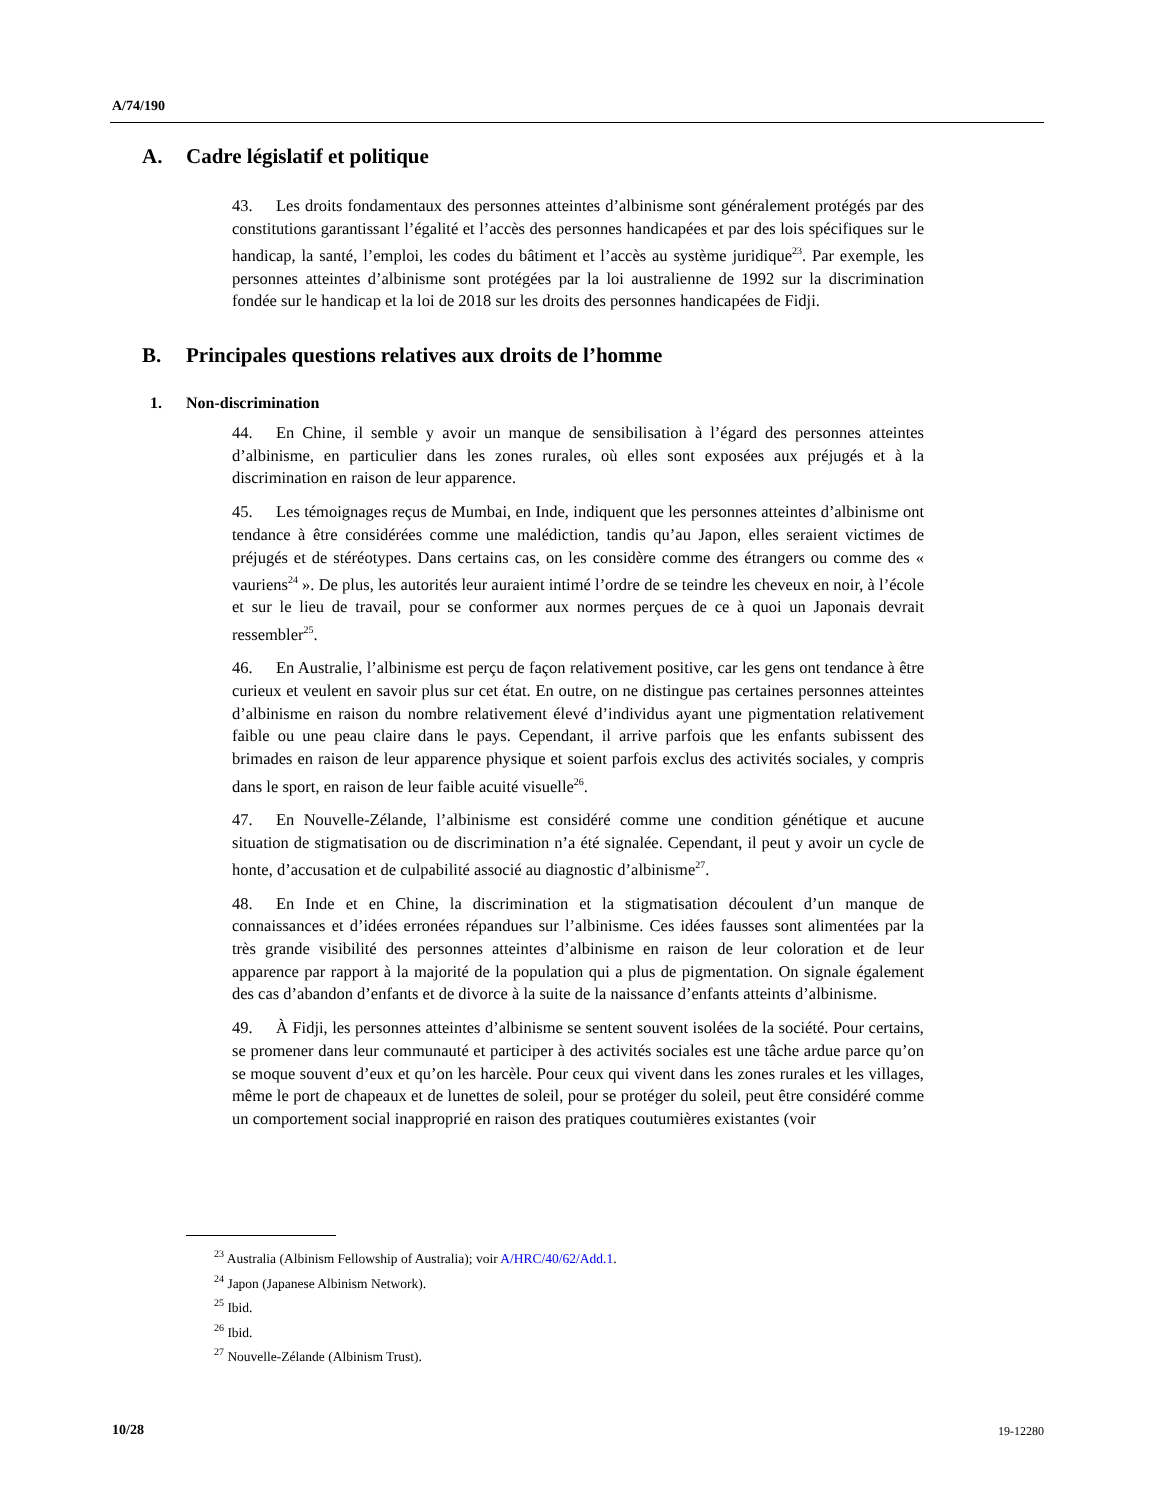A/74/190
A. Cadre législatif et politique
43. Les droits fondamentaux des personnes atteintes d’albinisme sont généralement protégés par des constitutions garantissant l’égalité et l’accès des personnes handicapées et par des lois spécifiques sur le handicap, la santé, l’emploi, les codes du bâtiment et l’accès au système juridique<sup>23</sup>. Par exemple, les personnes atteintes d’albinisme sont protégées par la loi australienne de 1992 sur la discrimination fondée sur le handicap et la loi de 2018 sur les droits des personnes handicapées de Fidji.
B. Principales questions relatives aux droits de l’homme
1. Non-discrimination
44. En Chine, il semble y avoir un manque de sensibilisation à l’égard des personnes atteintes d’albinisme, en particulier dans les zones rurales, où elles sont exposées aux préjugés et à la discrimination en raison de leur apparence.
45. Les témoignages reçus de Mumbai, en Inde, indiquent que les personnes atteintes d’albinisme ont tendance à être considérées comme une malédiction, tandis qu’au Japon, elles seraient victimes de préjugés et de stéréotypes. Dans certains cas, on les considère comme des étrangers ou comme des « vauriens<sup>24</sup> ». De plus, les autorités leur auraient intimé l’ordre de se teindre les cheveux en noir, à l’école et sur le lieu de travail, pour se conformer aux normes perçues de ce à quoi un Japonais devrait ressembler<sup>25</sup>.
46. En Australie, l’albinisme est perçu de façon relativement positive, car les gens ont tendance à être curieux et veulent en savoir plus sur cet état. En outre, on ne distingue pas certaines personnes atteintes d’albinisme en raison du nombre relativement élevé d’individus ayant une pigmentation relativement faible ou une peau claire dans le pays. Cependant, il arrive parfois que les enfants subissent des brimades en raison de leur apparence physique et soient parfois exclus des activités sociales, y compris dans le sport, en raison de leur faible acuité visuelle<sup>26</sup>.
47. En Nouvelle-Zélande, l’albinisme est considéré comme une condition génétique et aucune situation de stigmatisation ou de discrimination n’a été signalée. Cependant, il peut y avoir un cycle de honte, d’accusation et de culpabilité associé au diagnostic d’albinisme<sup>27</sup>.
48. En Inde et en Chine, la discrimination et la stigmatisation découlent d’un manque de connaissances et d’idées erronées répandues sur l’albinisme. Ces idées fausses sont alimentées par la très grande visibilité des personnes atteintes d’albinisme en raison de leur coloration et de leur apparence par rapport à la majorité de la population qui a plus de pigmentation. On signale également des cas d’abandon d’enfants et de divorce à la suite de la naissance d’enfants atteints d’albinisme.
49. À Fidji, les personnes atteintes d’albinisme se sentent souvent isolées de la société. Pour certains, se promener dans leur communauté et participer à des activités sociales est une tâche ardue parce qu’on se moque souvent d’eux et qu’on les harcèle. Pour ceux qui vivent dans les zones rurales et les villages, même le port de chapeaux et de lunettes de soleil, pour se protéger du soleil, peut être considéré comme un comportement social inapproprié en raison des pratiques coutumières existantes (voir
<sup>23</sup> Australia (Albinism Fellowship of Australia); voir A/HRC/40/62/Add.1.
<sup>24</sup> Japon (Japanese Albinism Network).
<sup>25</sup> Ibid.
<sup>26</sup> Ibid.
<sup>27</sup> Nouvelle-Zélande (Albinism Trust).
10/28 19-12280